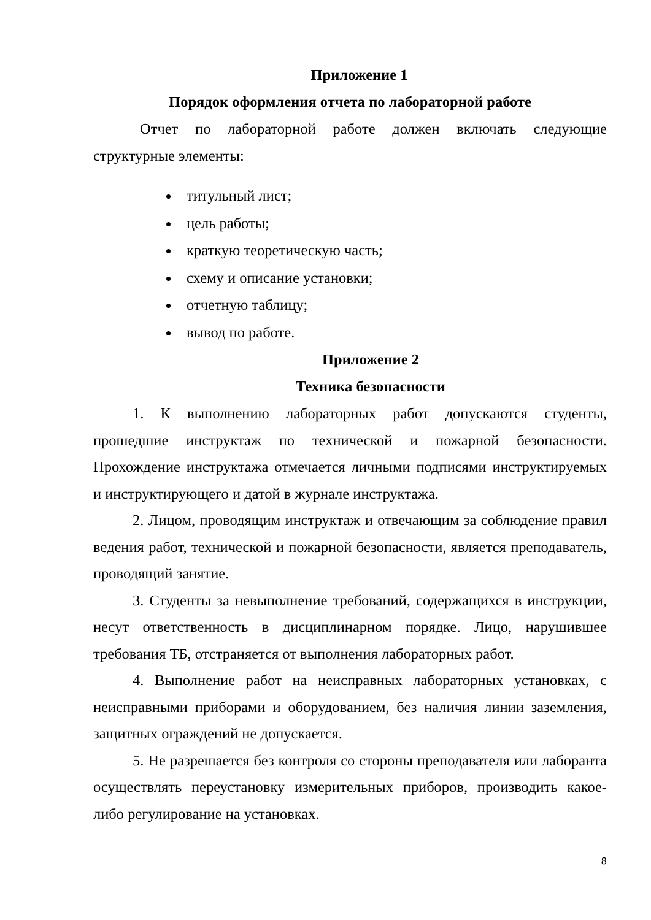Приложение 1
Порядок оформления отчета по лабораторной работе
Отчет по лабораторной работе должен включать следующие структурные элементы:
титульный лист;
цель работы;
краткую теоретическую часть;
схему и описание установки;
отчетную таблицу;
вывод по работе.
Приложение 2
Техника безопасности
1. К выполнению лабораторных работ допускаются студенты, прошедшие инструктаж по технической и пожарной безопасности. Прохождение инструктажа отмечается личными подписями инструктируемых и инструктирующего и датой в журнале инструктажа.
2. Лицом, проводящим инструктаж и отвечающим за соблюдение правил ведения работ, технической и пожарной безопасности, является преподаватель, проводящий занятие.
3. Студенты за невыполнение требований, содержащихся в инструкции, несут ответственность в дисциплинарном порядке. Лицо, нарушившее требования ТБ, отстраняется от выполнения лабораторных работ.
4. Выполнение работ на неисправных лабораторных установках, с неисправными приборами и оборудованием, без наличия линии заземления, защитных ограждений не допускается.
5. Не разрешается без контроля со стороны преподавателя или лаборанта осуществлять переустановку измерительных приборов, производить какое-либо регулирование на установках.
8